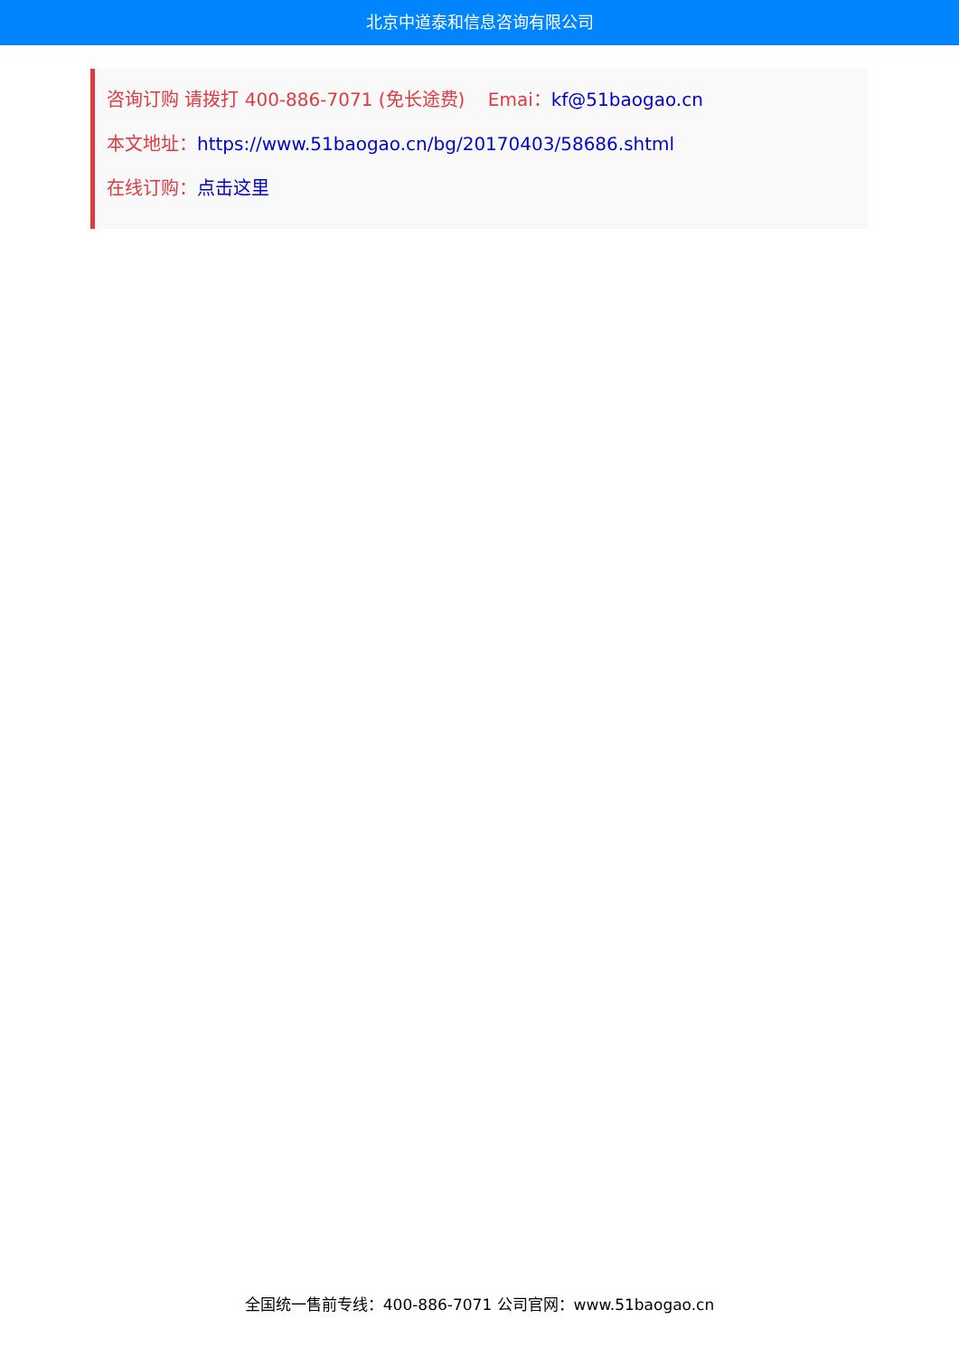北京中道泰和信息咨询有限公司
咨询订购 请拨打 400-886-7071 (免长途费) Emai：kf@51baogao.cn
本文地址：https://www.51baogao.cn/bg/20170403/58686.shtml
在线订购：点击这里
全国统一售前专线：400-886-7071 公司官网：www.51baogao.cn